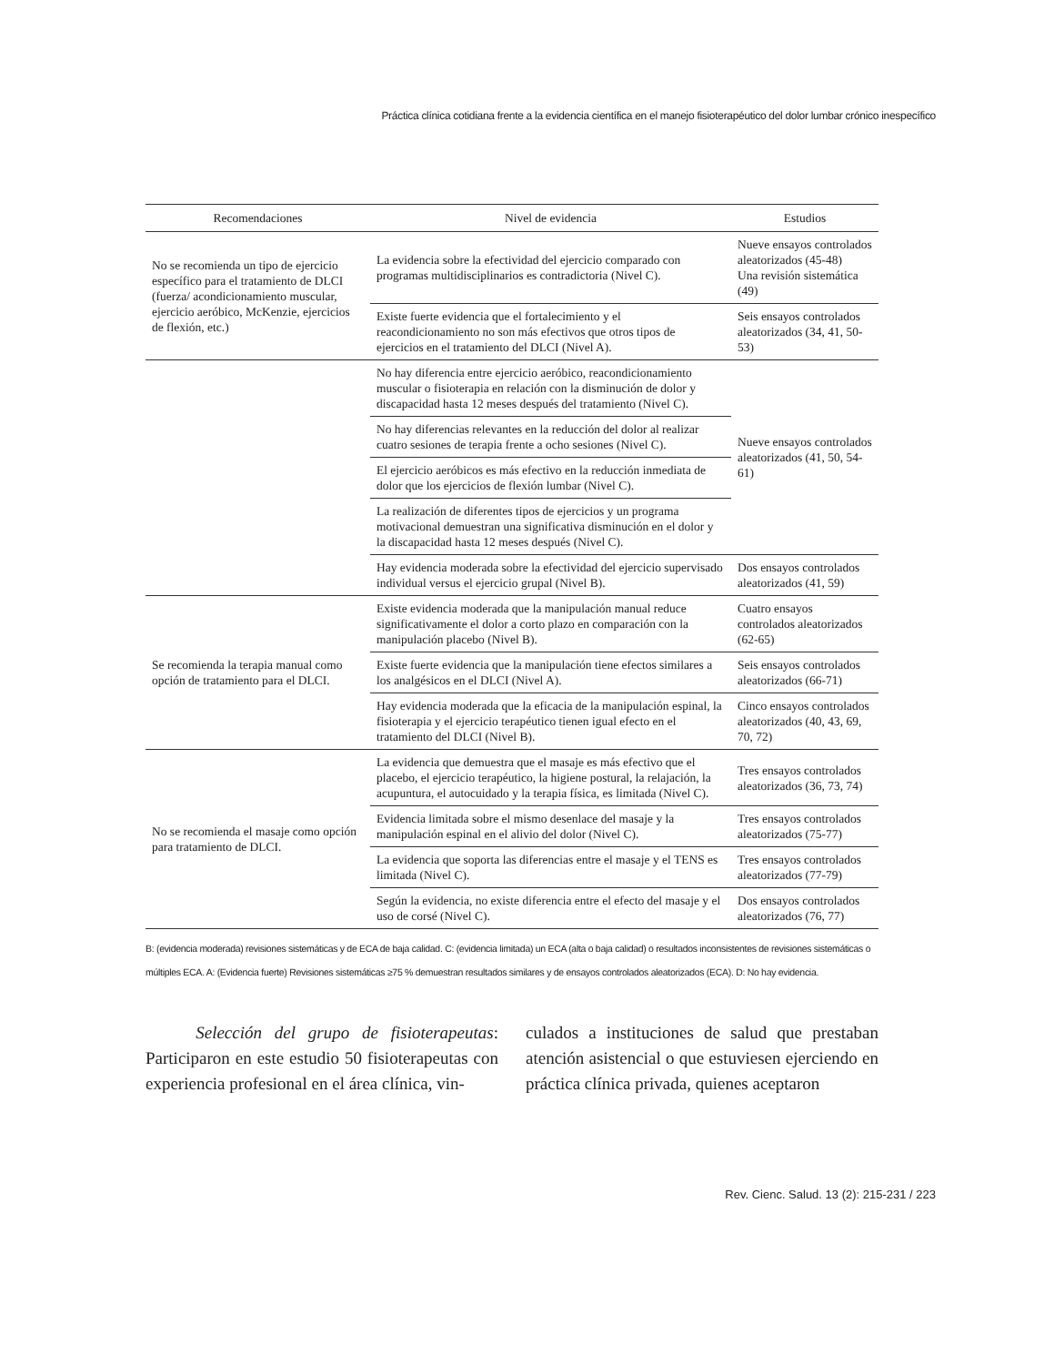Práctica clínica cotidiana frente a la evidencia científica en el manejo fisioterapéutico del dolor lumbar crónico inespecífico
| Recomendaciones | Nivel de evidencia | Estudios |
| --- | --- | --- |
| No se recomienda un tipo de ejercicio específico para el tratamiento de DLCI (fuerza/ acondicionamiento muscular, ejercicio aeróbico, McKenzie, ejercicios de flexión, etc.) | La evidencia sobre la efectividad del ejercicio comparado con programas multidisciplinarios es contradictoria (Nivel C). | Nueve ensayos controlados aleatorizados (45-48) Una revisión sistemática (49) |
| | Existe fuerte evidencia que el fortalecimiento y el reacondicionamiento no son más efectivos que otros tipos de ejercicios en el tratamiento del DLCI (Nivel A). | Seis ensayos controlados aleatorizados (34, 41, 50-53) |
| | No hay diferencia entre ejercicio aeróbico, reacondicionamiento muscular o fisioterapia en relación con la disminución de dolor y discapacidad hasta 12 meses después del tratamiento (Nivel C). | Nueve ensayos controlados aleatorizados (41, 50, 54-61) |
| | No hay diferencias relevantes en la reducción del dolor al realizar cuatro sesiones de terapia frente a ocho sesiones (Nivel C). | |
| | El ejercicio aeróbicos es más efectivo en la reducción inmediata de dolor que los ejercicios de flexión lumbar (Nivel C). | |
| | La realización de diferentes tipos de ejercicios y un programa motivacional demuestran una significativa disminución en el dolor y la discapacidad hasta 12 meses después (Nivel C). | |
| | Hay evidencia moderada sobre la efectividad del ejercicio supervisado individual versus el ejercicio grupal (Nivel B). | Dos ensayos controlados aleatorizados (41, 59) |
| Se recomienda la terapia manual como opción de tratamiento para el DLCI. | Existe evidencia moderada que la manipulación manual reduce significativamente el dolor a corto plazo en comparación con la manipulación placebo (Nivel B). | Cuatro ensayos controlados aleatorizados (62-65) |
| | Existe fuerte evidencia que la manipulación tiene efectos similares a los analgésicos en el DLCI (Nivel A). | Seis ensayos controlados aleatorizados (66-71) |
| | Hay evidencia moderada que la eficacia de la manipulación espinal, la fisioterapia y el ejercicio terapéutico tienen igual efecto en el tratamiento del DLCI (Nivel B). | Cinco ensayos controlados aleatorizados (40, 43, 69, 70, 72) |
| No se recomienda el masaje como opción para tratamiento de DLCI. | La evidencia que demuestra que el masaje es más efectivo que el placebo, el ejercicio terapéutico, la higiene postural, la relajación, la acupuntura, el autocuidado y la terapia física, es limitada (Nivel C). | Tres ensayos controlados aleatorizados (36, 73, 74) |
| | Evidencia limitada sobre el mismo desenlace del masaje y la manipulación espinal en el alivio del dolor (Nivel C). | Tres ensayos controlados aleatorizados (75-77) |
| | La evidencia que soporta las diferencias entre el masaje y el TENS es limitada (Nivel C). | Tres ensayos controlados aleatorizados (77-79) |
| | Según la evidencia, no existe diferencia entre el efecto del masaje y el uso de corsé (Nivel C). | Dos ensayos controlados aleatorizados (76, 77) |
B: (evidencia moderada) revisiones sistemáticas y de ECA de baja calidad. C: (evidencia limitada) un ECA (alta o baja calidad) o resultados inconsistentes de revisiones sistemáticas o múltiples ECA. A: (Evidencia fuerte) Revisiones sistemáticas ≥75 % demuestran resultados similares y de ensayos controlados aleatorizados (ECA). D: No hay evidencia.
Selección del grupo de fisioterapeutas: Participaron en este estudio 50 fisioterapeutas con experiencia profesional en el área clínica, vin-
culados a instituciones de salud que prestaban atención asistencial o que estuviesen ejerciendo en práctica clínica privada, quienes aceptaron
Rev. Cienc. Salud. 13 (2): 215-231 / 223